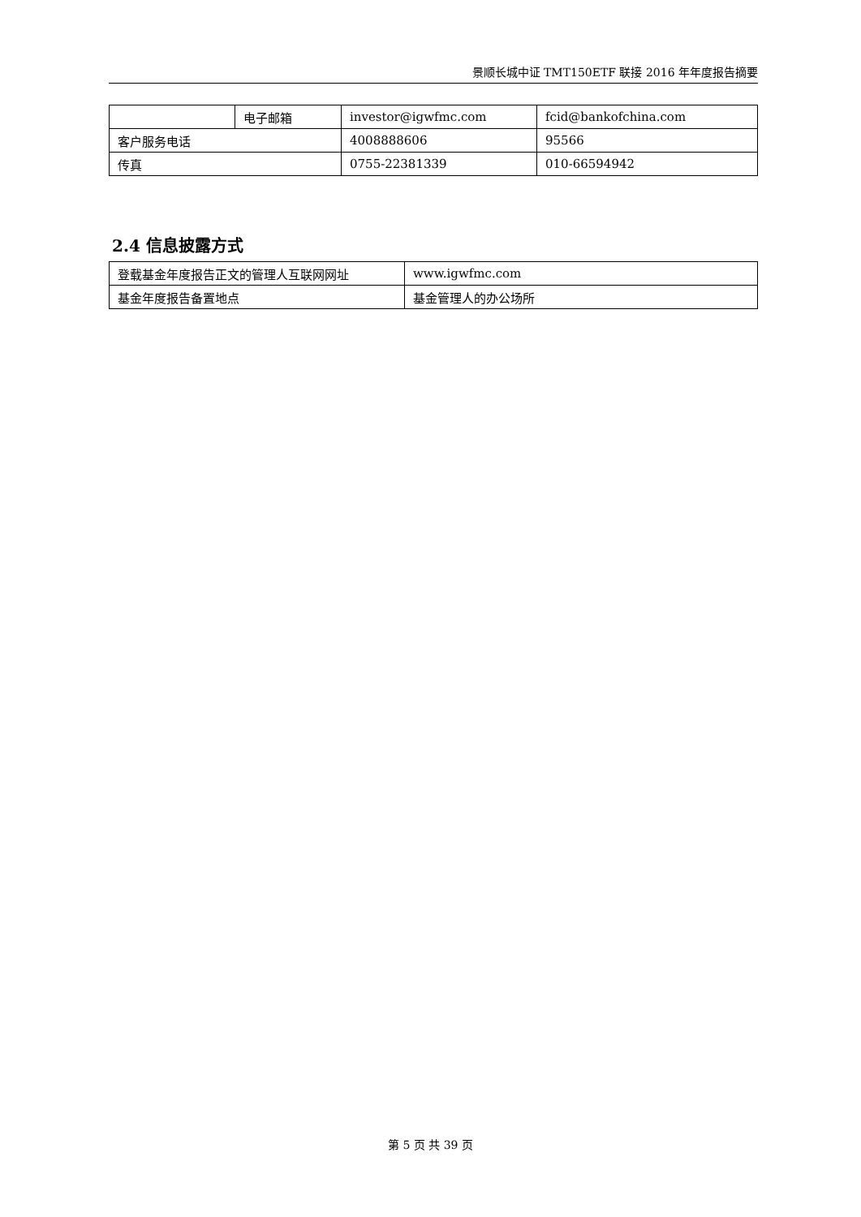景顺长城中证 TMT150ETF 联接 2016 年年度报告摘要
| | 电子邮箱 | investor@igwfmc.com | fcid@bankofchina.com |
| 客户服务电话 | | 4008888606 | 95566 |
| 传真 | | 0755-22381339 | 010-66594942 |
2.4 信息披露方式
| 登载基金年度报告正文的管理人互联网网址 | www.igwfmc.com |
| 基金年度报告备置地点 | 基金管理人的办公场所 |
第 5 页 共 39 页